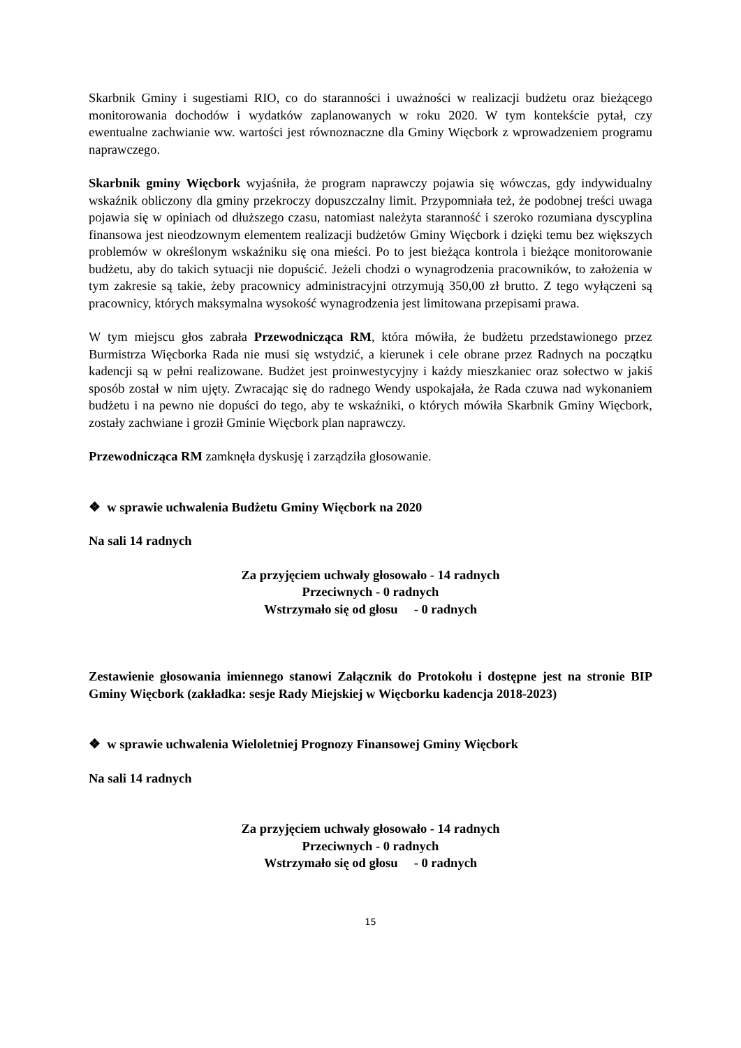Skarbnik Gminy i sugestiami RIO, co do staranności i uważności w realizacji budżetu oraz bieżącego monitorowania dochodów i wydatków zaplanowanych w roku 2020. W tym kontekście pytał, czy ewentualne zachwianie ww. wartości jest równoznaczne dla Gminy Więcbork z wprowadzeniem programu naprawczego.
Skarbnik gminy Więcbork wyjaśniła, że program naprawczy pojawia się wówczas, gdy indywidualny wskaźnik obliczony dla gminy przekroczy dopuszczalny limit. Przypomniała też, że podobnej treści uwaga pojawia się w opiniach od dłuższego czasu, natomiast należyta staranność i szeroko rozumiana dyscyplina finansowa jest nieodzownym elementem realizacji budżetów Gminy Więcbork i dzięki temu bez większych problemów w określonym wskaźniku się ona mieści. Po to jest bieżąca kontrola i bieżące monitorowanie budżetu, aby do takich sytuacji nie dopuścić. Jeżeli chodzi o wynagrodzenia pracowników, to założenia w tym zakresie są takie, żeby pracownicy administracyjni otrzymują 350,00 zł brutto. Z tego wyłączeni są pracownicy, których maksymalna wysokość wynagrodzenia jest limitowana przepisami prawa.
W tym miejscu głos zabrała Przewodnicząca RM, która mówiła, że budżetu przedstawionego przez Burmistrza Więcborka Rada nie musi się wstydzić, a kierunek i cele obrane przez Radnych na początku kadencji są w pełni realizowane. Budżet jest proinwestycyjny i każdy mieszkaniec oraz sołectwo w jakiś sposób został w nim ujęty. Zwracając się do radnego Wendy uspokajała, że Rada czuwa nad wykonaniem budżetu i na pewno nie dopuści do tego, aby te wskaźniki, o których mówiła Skarbnik Gminy Więcbork, zostały zachwiane i groził Gminie Więcbork plan naprawczy.
Przewodnicząca RM zamknęła dyskusję i zarządziła głosowanie.
❖ w sprawie uchwalenia Budżetu Gminy Więcbork na 2020
Na sali 14 radnych
Za przyjęciem uchwały głosowało - 14 radnych
Przeciwnych - 0 radnych
Wstrzymało się od głosu - 0 radnych
Zestawienie głosowania imiennego stanowi Załącznik do Protokołu i dostępne jest na stronie BIP Gminy Więcbork (zakładka: sesje Rady Miejskiej w Więcborku kadencja 2018-2023)
❖ w sprawie uchwalenia Wieloletniej Prognozy Finansowej Gminy Więcbork
Na sali 14 radnych
Za przyjęciem uchwały głosowało - 14 radnych
Przeciwnych - 0 radnych
Wstrzymało się od głosu - 0 radnych
15